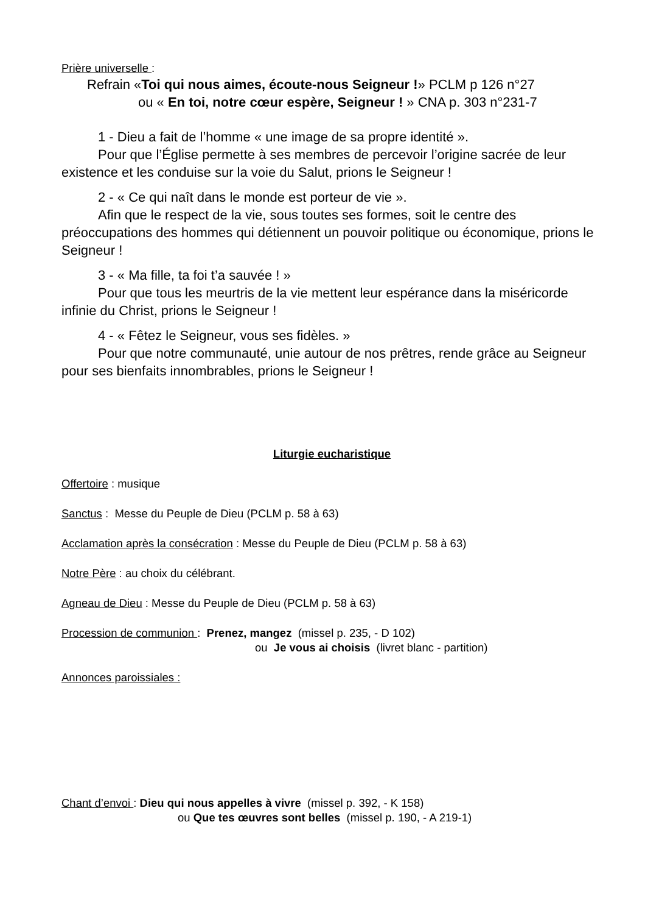Prière universelle :
Refrain «Toi qui nous aimes, écoute-nous Seigneur !» PCLM p 126 n°27
ou « En toi, notre cœur espère, Seigneur ! » CNA p. 303 n°231-7
1 - Dieu a fait de l’homme « une image de sa propre identité ».
Pour que l’Église permette à ses membres de percevoir l’origine sacrée de leur existence et les conduise sur la voie du Salut, prions le Seigneur !
2 - « Ce qui naît dans le monde est porteur de vie ».
Afin que le respect de la vie, sous toutes ses formes, soit le centre des préoccupations des hommes qui détiennent un pouvoir politique ou économique, prions le Seigneur !
3 - « Ma fille, ta foi t’a sauvée ! »
Pour que tous les meurtris de la vie mettent leur espérance dans la miséricorde infinie du Christ, prions le Seigneur !
4 - « Fêtez le Seigneur, vous ses fidèles. »
Pour que notre communauté, unie autour de nos prêtres, rende grâce au Seigneur pour ses bienfaits innombrables, prions le Seigneur !
Liturgie eucharistique
Offertoire : musique
Sanctus : Messe du Peuple de Dieu (PCLM p. 58 à 63)
Acclamation après la consécration : Messe du Peuple de Dieu (PCLM p. 58 à 63)
Notre Père : au choix du célébrant.
Agneau de Dieu : Messe du Peuple de Dieu (PCLM p. 58 à 63)
Procession de communion : Prenez, mangez (missel p. 235, - D 102)
ou Je vous ai choisis (livret blanc - partition)
Annonces paroissiales :
Chant d’envoi : Dieu qui nous appelles à vivre (missel p. 392, - K 158)
ou Que tes œuvres sont belles (missel p. 190, - A 219-1)